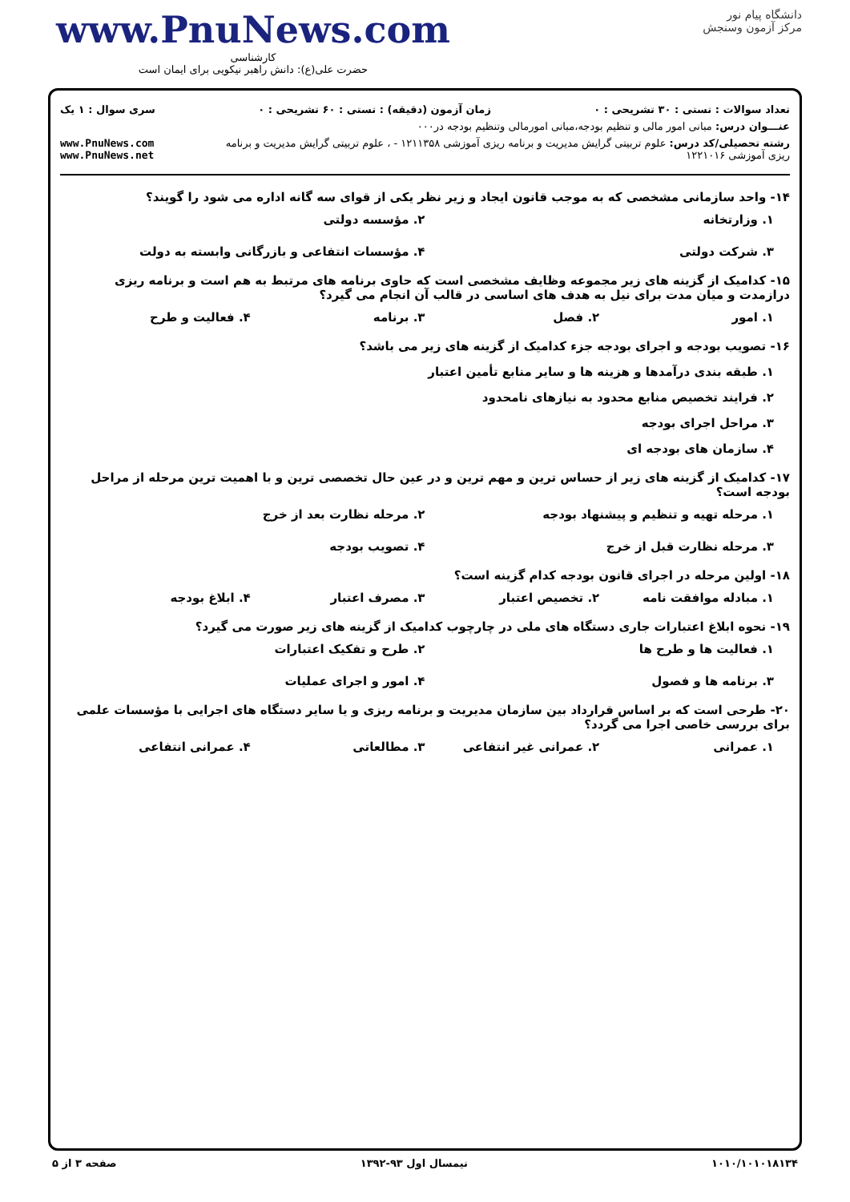دانشگاه پیام نور
مرکز آزمون وسنجش
www.PnuNews.com
کارشناسی
حضرت علی(ع): دانش راهبر نیکویی برای ایمان است
تعداد سوالات : تستی : ۳۰ تشریحی : ۰ زمان آزمون (دقیقه) : تستی : ۶۰ تشریحی : ۰ سری سوال : ۱ یک
عنـــوان درس: مبانی امور مالی و تنظیم بودجه،مبانی امورمالی وتنظیم بودجه در۰۰۰
رشته تحصیلی/کد درس: علوم تربیتی گرایش مدیریت و برنامه ریزی آموزشی ۱۲۱۱۳۵۸ - ، علوم تربیتی گرایش مدیریت و برنامه ریزی آموزشی ۱۲۲۱۰۱۶ www.PnuNews.com www.PnuNews.net
۱۴- واحد سازمانی مشخصی که به موجب قانون ایجاد و زیر نظر یکی از قوای سه گانه اداره می شود را گویند؟
۱. وزارتخانه ۲. مؤسسه دولتی ۳. شرکت دولتی ۴. مؤسسات انتفاعی و بازرگانی وابسته به دولت
۱۵- کدامیک از گزینه های زیر مجموعه وظایف مشخصی است که حاوی برنامه های مرتبط به هم است و برنامه ریزی درازمدت و میان مدت برای نیل به هدف های اساسی در قالب آن انجام می گیرد؟
۱. امور ۲. فصل ۳. برنامه ۴. فعالیت و طرح
۱۶- تصویب بودجه و اجرای بودجه جزء کدامیک از گزینه های زیر می باشد؟
۱. طبقه بندی درآمدها و هزینه ها و سایر منابع تأمین اعتبار
۲. فرایند تخصیص منابع محدود به نیازهای نامحدود
۳. مراحل اجرای بودجه
۴. سازمان های بودجه ای
۱۷- کدامیک از گزینه های زیر از حساس ترین و مهم ترین و در عین حال تخصصی ترین و با اهمیت ترین مرحله از مراحل بودجه است؟
۱. مرحله تهیه و تنظیم و پیشنهاد بودجه ۲. مرحله نظارت بعد از خرج ۳. مرحله نظارت قبل از خرج ۴. تصویب بودجه
۱۸- اولین مرحله در اجرای قانون بودجه کدام گزینه است؟
۱. مبادله موافقت نامه ۲. تخصیص اعتبار ۳. مصرف اعتبار ۴. ابلاغ بودجه
۱۹- نحوه ابلاغ اعتبارات جاری دستگاه های ملی در چارچوب کدامیک از گزینه های زیر صورت می گیرد؟
۱. فعالیت ها و طرح ها ۲. طرح و تفکیک اعتبارات ۳. برنامه ها و فصول ۴. امور و اجرای عملیات
۲۰- طرحی است که بر اساس قرارداد بین سازمان مدیریت و برنامه ریزی و یا سایر دستگاه های اجرایی با مؤسسات علمی برای بررسی خاصی اجرا می گردد؟
۱. عمرانی ۲. عمرانی غیر انتفاعی ۳. مطالعاتی ۴. عمرانی انتفاعی
۱۰۱۰/۱۰۱۰۱۸۱۳۴ نیمسال اول ۹۳-۱۳۹۲ صفحه ۳ از ۵